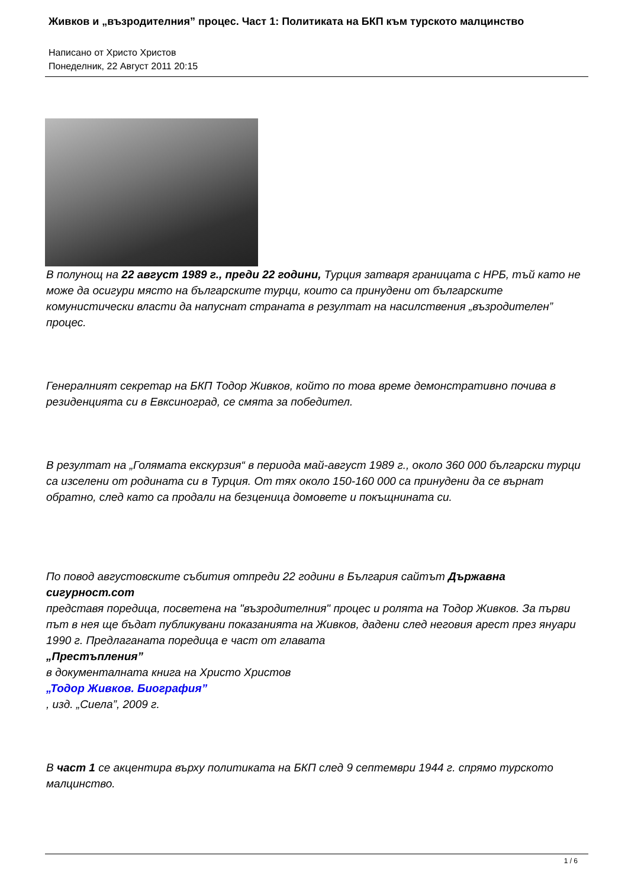Живков и „възродителния” процес. Част 1: Политиката на БКП към турското малцинство
Написано от Христо Христов
Понеделник, 22 Август 2011 20:15
В полунощ на 22 август 1989 г., преди 22 години, Турция затваря границата с НРБ, тъй като не може да осигури място на българските турци, които са принудени от българските комунистически власти да напуснат страната в резултат на насилствения „възродителен” процес.
Генералният секретар на БКП Тодор Живков, който по това време демонстративно почива в резиденцията си в Евксиноград, се смята за победител.
В резултат на „Голямата екскурзия“ в периода май-август 1989 г., около 360 000 български турци са изселени от родината си в Турция. От тях около 150-160 000 са принудени да се върнат обратно, след като са продали на безценица домовете и покъщнината си.
По повод августовските събития отпреди 22 години в България сайтът Държавна сигурност.com
представя поредица, посветена на "възродителния" процес и ролята на Тодор Живков. За първи път в нея ще бъдат публикувани показанията на Живков, дадени след неговия арест през януари 1990 г. Предлаганата поредица е част от главата
„Престъпления”
в документалната книга на Христо Христов
„Тодор Живков. Биография”
, изд. „Сиела”, 2009 г.
В част 1 се акцентира върху политиката на БКП след 9 септември 1944 г. спрямо турското малцинство.
1 / 6